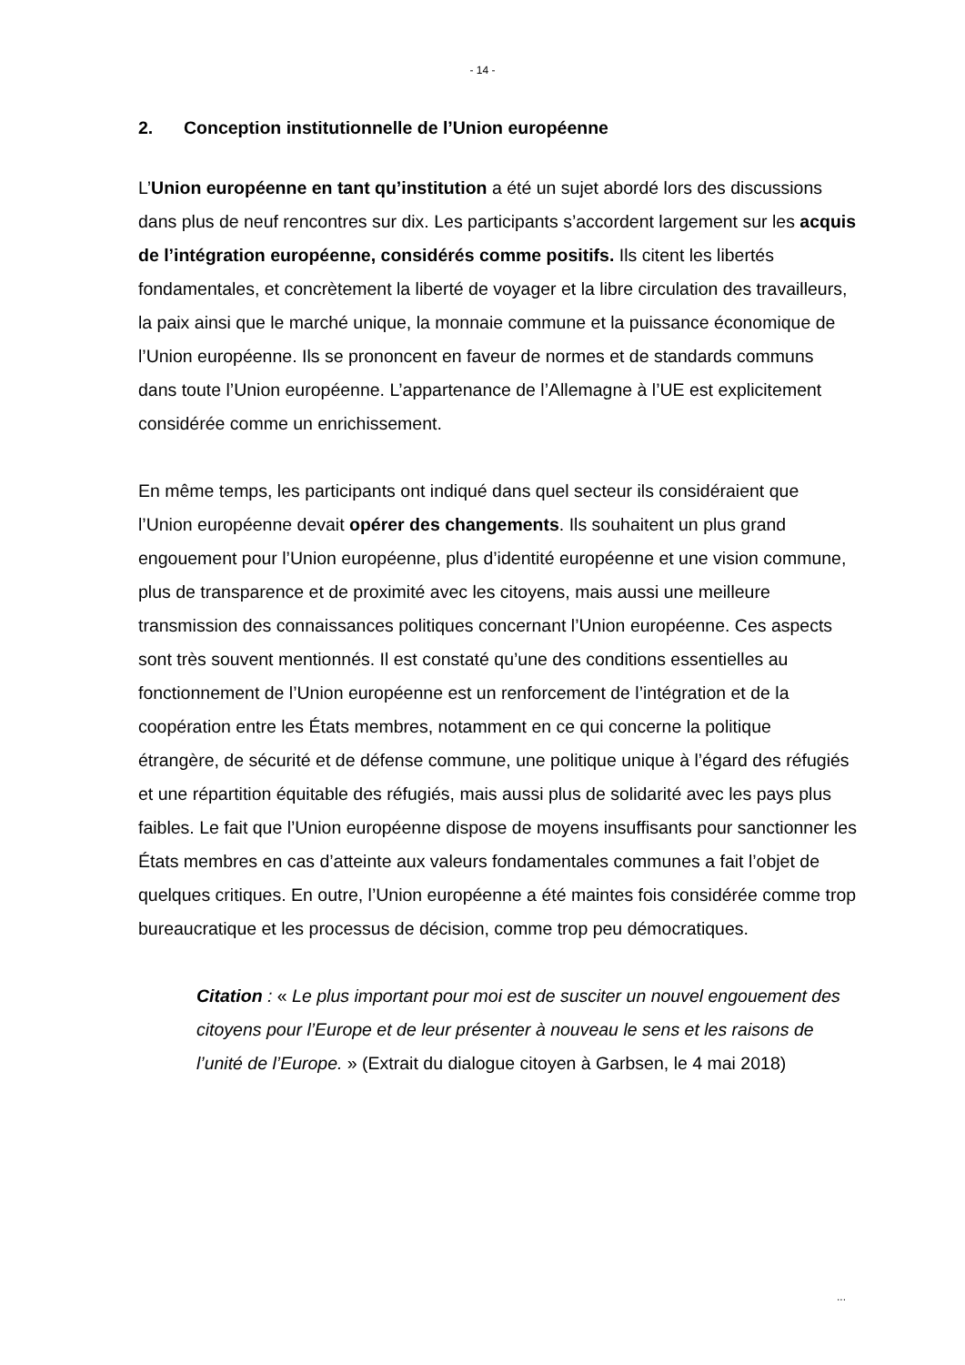- 14 -
2. Conception institutionnelle de l’Union européenne
L’Union européenne en tant qu’institution a été un sujet abordé lors des discussions dans plus de neuf rencontres sur dix. Les participants s’accordent largement sur les acquis de l’intégration européenne, considérés comme positifs. Ils citent les libertés fondamentales, et concrètement la liberté de voyager et la libre circulation des travailleurs, la paix ainsi que le marché unique, la monnaie commune et la puissance économique de l’Union européenne. Ils se prononcent en faveur de normes et de standards communs dans toute l’Union européenne. L’appartenance de l’Allemagne à l’UE est explicitement considérée comme un enrichissement.
En même temps, les participants ont indiqué dans quel secteur ils considéraient que l’Union européenne devait opérer des changements. Ils souhaitent un plus grand engouement pour l’Union européenne, plus d’identité européenne et une vision commune, plus de transparence et de proximité avec les citoyens, mais aussi une meilleure transmission des connaissances politiques concernant l’Union européenne. Ces aspects sont très souvent mentionnés. Il est constaté qu’une des conditions essentielles au fonctionnement de l’Union européenne est un renforcement de l’intégration et de la coopération entre les États membres, notamment en ce qui concerne la politique étrangère, de sécurité et de défense commune, une politique unique à l’égard des réfugiés et une répartition équitable des réfugiés, mais aussi plus de solidarité avec les pays plus faibles. Le fait que l’Union européenne dispose de moyens insuffisants pour sanctionner les États membres en cas d’atteinte aux valeurs fondamentales communes a fait l’objet de quelques critiques. En outre, l’Union européenne a été maintes fois considérée comme trop bureaucratique et les processus de décision, comme trop peu démocratiques.
Citation : « Le plus important pour moi est de susciter un nouvel engouement des citoyens pour l’Europe et de leur présenter à nouveau le sens et les raisons de l’unité de l’Europe. » (Extrait du dialogue citoyen à Garbsen, le 4 mai 2018)
...